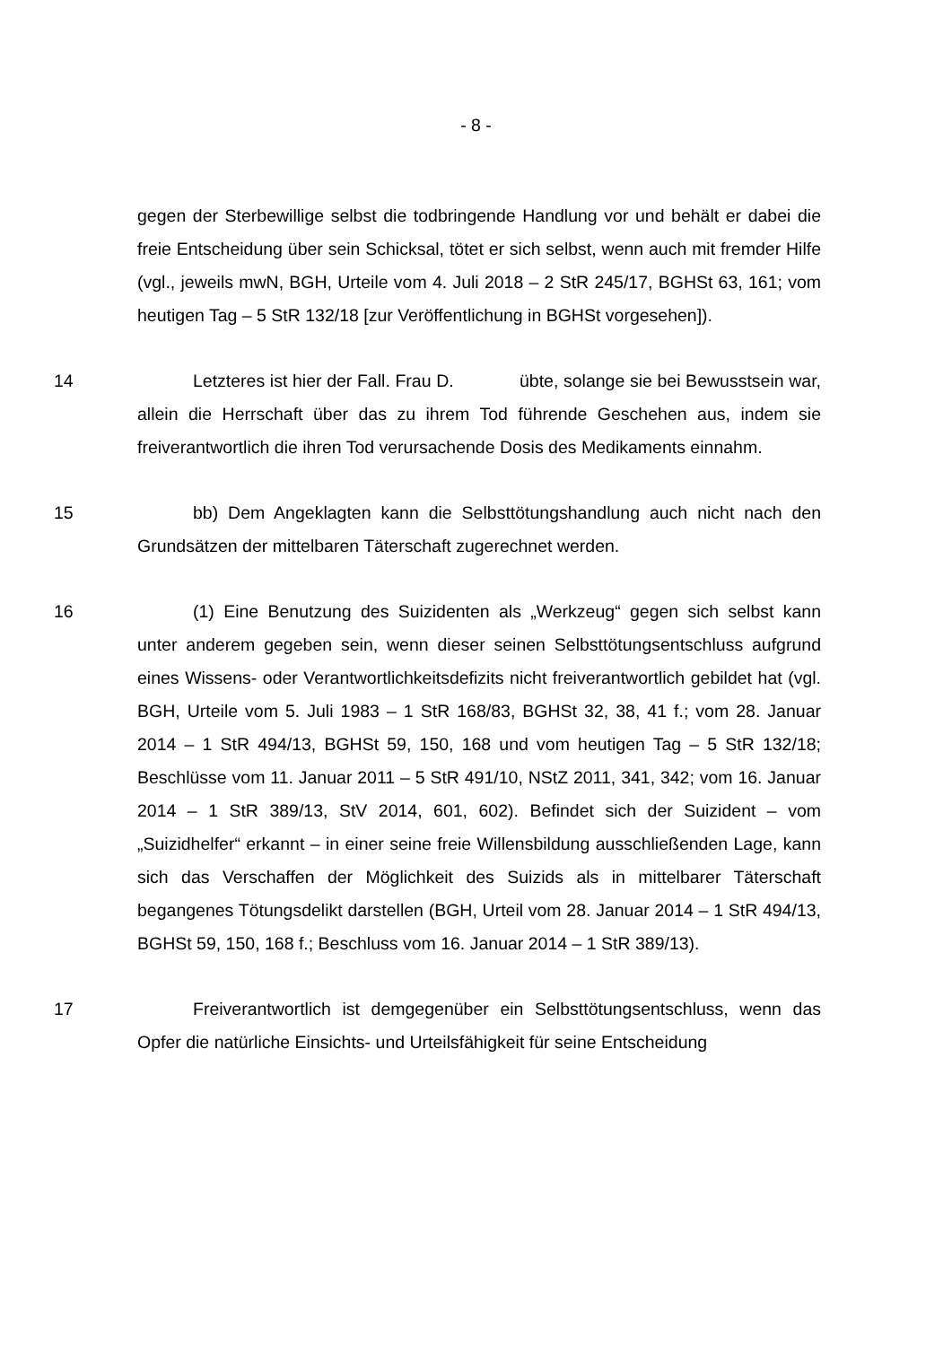- 8 -
gegen der Sterbewillige selbst die todbringende Handlung vor und behält er dabei die freie Entscheidung über sein Schicksal, tötet er sich selbst, wenn auch mit fremder Hilfe (vgl., jeweils mwN, BGH, Urteile vom 4. Juli 2018 – 2 StR 245/17, BGHSt 63, 161; vom heutigen Tag – 5 StR 132/18 [zur Veröffentlichung in BGHSt vorgesehen]).
14 Letzteres ist hier der Fall. Frau D. übte, solange sie bei Bewusstsein war, allein die Herrschaft über das zu ihrem Tod führende Geschehen aus, indem sie freiverantwortlich die ihren Tod verursachende Dosis des Medikaments einnahm.
15 bb) Dem Angeklagten kann die Selbsttötungshandlung auch nicht nach den Grundsätzen der mittelbaren Täterschaft zugerechnet werden.
16 (1) Eine Benutzung des Suizidenten als „Werkzeug“ gegen sich selbst kann unter anderem gegeben sein, wenn dieser seinen Selbsttötungsentschluss aufgrund eines Wissens- oder Verantwortlichkeitsdefizits nicht freiverantwortlich gebildet hat (vgl. BGH, Urteile vom 5. Juli 1983 – 1 StR 168/83, BGHSt 32, 38, 41 f.; vom 28. Januar 2014 – 1 StR 494/13, BGHSt 59, 150, 168 und vom heutigen Tag – 5 StR 132/18; Beschlüsse vom 11. Januar 2011 – 5 StR 491/10, NStZ 2011, 341, 342; vom 16. Januar 2014 – 1 StR 389/13, StV 2014, 601, 602). Befindet sich der Suizident – vom „Suizidhelfer“ erkannt – in einer seine freie Willensbildung ausschließenden Lage, kann sich das Verschaffen der Möglichkeit des Suizids als in mittelbarer Täterschaft begangenes Tötungsdelikt darstellen (BGH, Urteil vom 28. Januar 2014 – 1 StR 494/13, BGHSt 59, 150, 168 f.; Beschluss vom 16. Januar 2014 – 1 StR 389/13).
17 Freiverantwortlich ist demgegenüber ein Selbsttötungsentschluss, wenn das Opfer die natürliche Einsichts- und Urteilsfähigkeit für seine Entscheidung